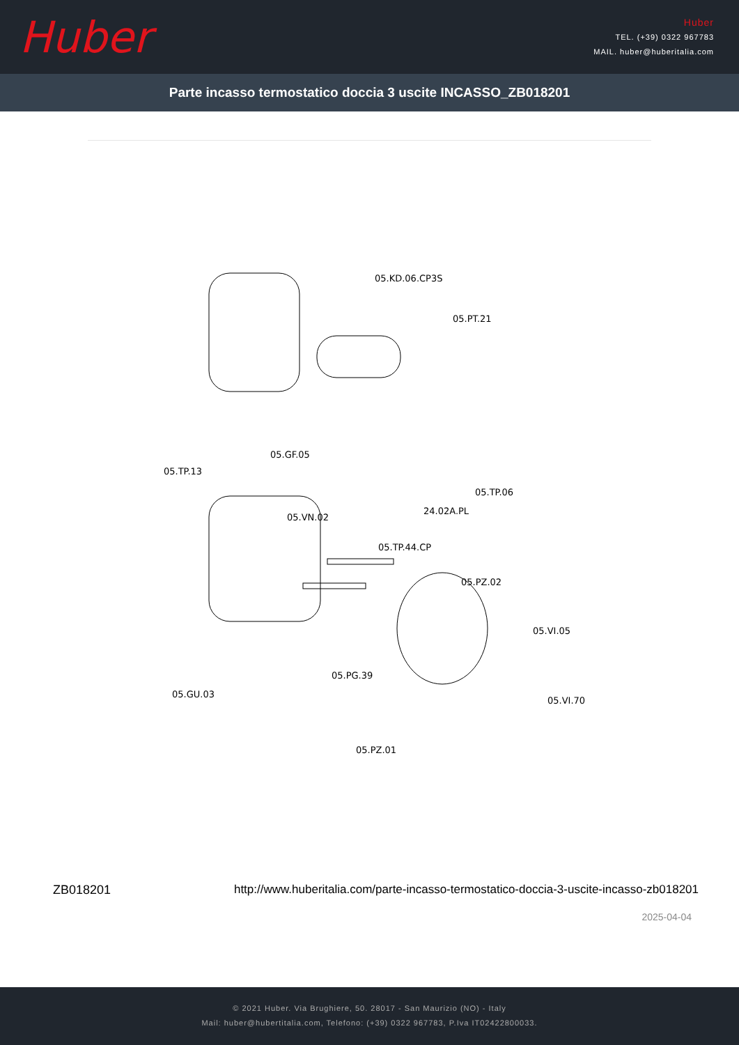Huber
Huber
TEL. (+39) 0322 967783
MAIL. huber@huberitalia.com
Parte incasso termostatico doccia 3 uscite INCASSO_ZB018201
05.KD.06.CP3S
05.PT.21
05.GF.05
05.TP.13
05.TP.06
24.02A.PL
05.VN.02
05.TP.44.CP
05.PZ.02
05.VI.05
05.PG.39
05.GU.03
05.VI.70
05.PZ.01
ZB018201 http://www.huberitalia.com/parte-incasso-termostatico-doccia-3-uscite-incasso-zb018201
2025-04-04
© 2021 Huber. Via Brughiere, 50. 28017 - San Maurizio (NO) - Italy
Mail: huber@hubertitalia.com, Telefono: (+39) 0322 967783, P.Iva IT02422800033.